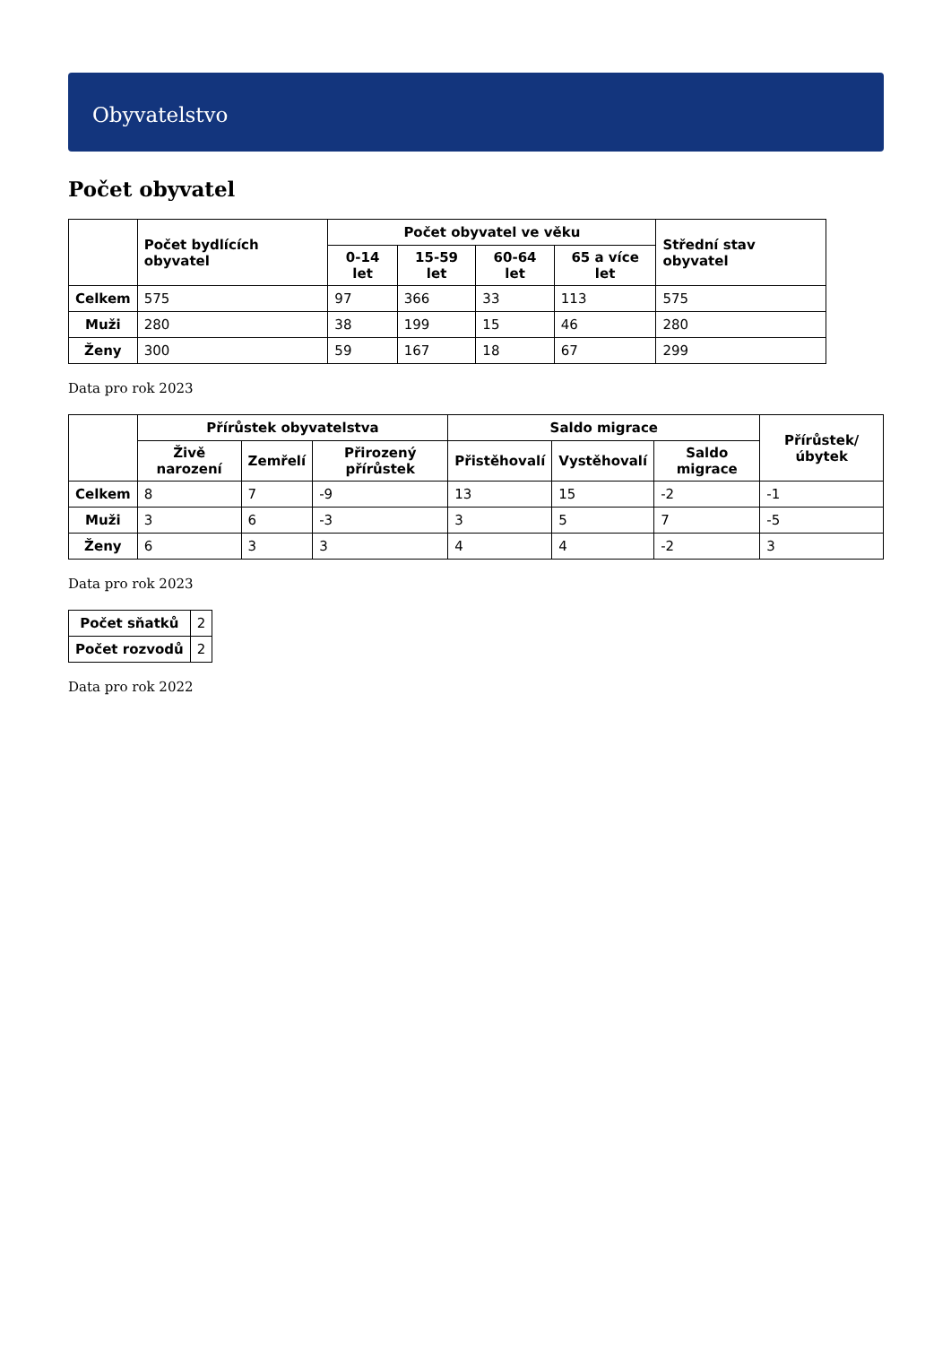Obyvatelstvo
Počet obyvatel
| | Počet bydlících obyvatel | Počet obyvatel ve věku | | | | Střední stav obyvatel |
| --- | --- | --- | --- | --- | --- | --- |
| | | 0-14 let | 15-59 let | 60-64 let | 65 a více let | |
| Celkem | 575 | 97 | 366 | 33 | 113 | 575 |
| Muži | 280 | 38 | 199 | 15 | 46 | 280 |
| Ženy | 300 | 59 | 167 | 18 | 67 | 299 |
Data pro rok 2023
| | Přírůstek obyvatelstva | | | Saldo migrace | | | Přírůstek/úbytek |
| --- | --- | --- | --- | --- | --- | --- | --- |
| | Živě narození | Zemřelí | Přirozený přírůstek | Přistěhovalí | Vystěhovalí | Saldo migrace | |
| Celkem | 8 | 7 | -9 | 13 | 15 | -2 | -1 |
| Muži | 3 | 6 | -3 | 3 | 5 | 7 | -5 |
| Ženy | 6 | 3 | 3 | 4 | 4 | -2 | 3 |
Data pro rok 2023
| Počet sňatků | 2 |
| Počet rozvodů | 2 |
Data pro rok 2022